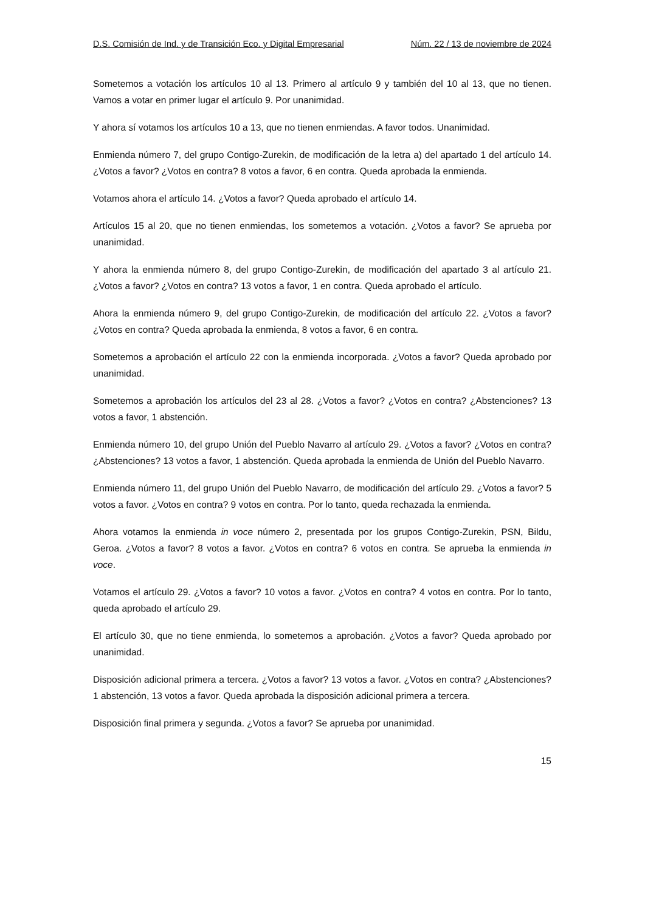D.S. Comisión de Ind. y de Transición Eco. y Digital Empresarial Núm. 22 / 13 de noviembre de 2024
Sometemos a votación los artículos 10 al 13. Primero al artículo 9 y también del 10 al 13, que no tienen. Vamos a votar en primer lugar el artículo 9. Por unanimidad.
Y ahora sí votamos los artículos 10 a 13, que no tienen enmiendas. A favor todos. Unanimidad.
Enmienda número 7, del grupo Contigo-Zurekin, de modificación de la letra a) del apartado 1 del artículo 14. ¿Votos a favor? ¿Votos en contra? 8 votos a favor, 6 en contra. Queda aprobada la enmienda.
Votamos ahora el artículo 14. ¿Votos a favor? Queda aprobado el artículo 14.
Artículos 15 al 20, que no tienen enmiendas, los sometemos a votación. ¿Votos a favor? Se aprueba por unanimidad.
Y ahora la enmienda número 8, del grupo Contigo-Zurekin, de modificación del apartado 3 al artículo 21. ¿Votos a favor? ¿Votos en contra? 13 votos a favor, 1 en contra. Queda aprobado el artículo.
Ahora la enmienda número 9, del grupo Contigo-Zurekin, de modificación del artículo 22. ¿Votos a favor? ¿Votos en contra? Queda aprobada la enmienda, 8 votos a favor, 6 en contra.
Sometemos a aprobación el artículo 22 con la enmienda incorporada. ¿Votos a favor? Queda aprobado por unanimidad.
Sometemos a aprobación los artículos del 23 al 28. ¿Votos a favor? ¿Votos en contra? ¿Abstenciones? 13 votos a favor, 1 abstención.
Enmienda número 10, del grupo Unión del Pueblo Navarro al artículo 29. ¿Votos a favor? ¿Votos en contra? ¿Abstenciones? 13 votos a favor, 1 abstención. Queda aprobada la enmienda de Unión del Pueblo Navarro.
Enmienda número 11, del grupo Unión del Pueblo Navarro, de modificación del artículo 29. ¿Votos a favor? 5 votos a favor. ¿Votos en contra? 9 votos en contra. Por lo tanto, queda rechazada la enmienda.
Ahora votamos la enmienda in voce número 2, presentada por los grupos Contigo-Zurekin, PSN, Bildu, Geroa. ¿Votos a favor? 8 votos a favor. ¿Votos en contra? 6 votos en contra. Se aprueba la enmienda in voce.
Votamos el artículo 29. ¿Votos a favor? 10 votos a favor. ¿Votos en contra? 4 votos en contra. Por lo tanto, queda aprobado el artículo 29.
El artículo 30, que no tiene enmienda, lo sometemos a aprobación. ¿Votos a favor? Queda aprobado por unanimidad.
Disposición adicional primera a tercera. ¿Votos a favor? 13 votos a favor. ¿Votos en contra? ¿Abstenciones? 1 abstención, 13 votos a favor. Queda aprobada la disposición adicional primera a tercera.
Disposición final primera y segunda. ¿Votos a favor? Se aprueba por unanimidad.
15